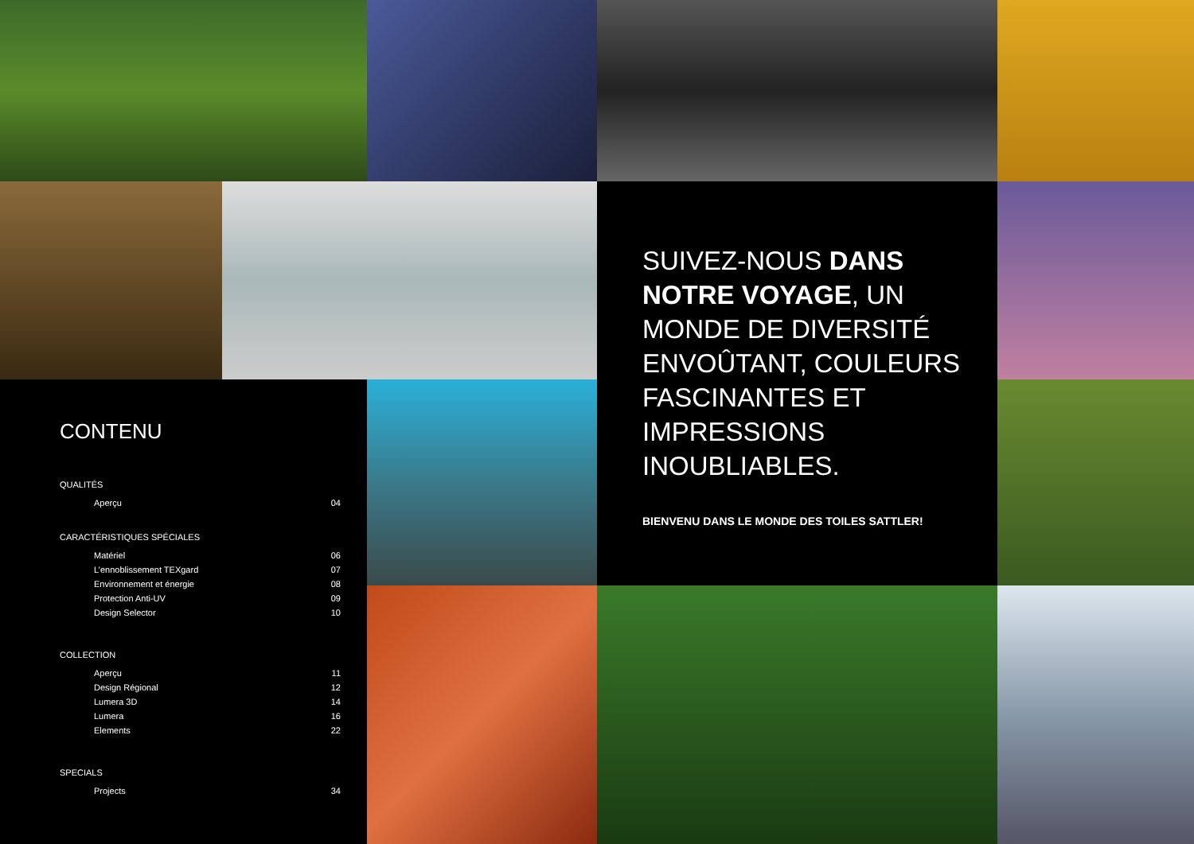SUIVEZ-NOUS DANS NOTRE VOYAGE, UN MONDE DE DIVERSITÉ ENVOÛTANT, COULEURS FASCINANTES ET IMPRESSIONS INOUBLIABLES.
BIENVENU DANS LE MONDE DES TOILES SATTLER!
CONTENU
QUALITÉS
| Aperçu | 04 |
CARACTÉRISTIQUES SPÉCIALES
| Matériel | 06 |
| L’ennoblissement TEXgard | 07 |
| Environnement et énergie | 08 |
| Protection Anti-UV | 09 |
| Design Selector | 10 |
COLLECTION
| Aperçu | 11 |
| Design Régional | 12 |
| Lumera 3D | 14 |
| Lumera | 16 |
| Elements | 22 |
SPECIALS
| Projects | 34 |